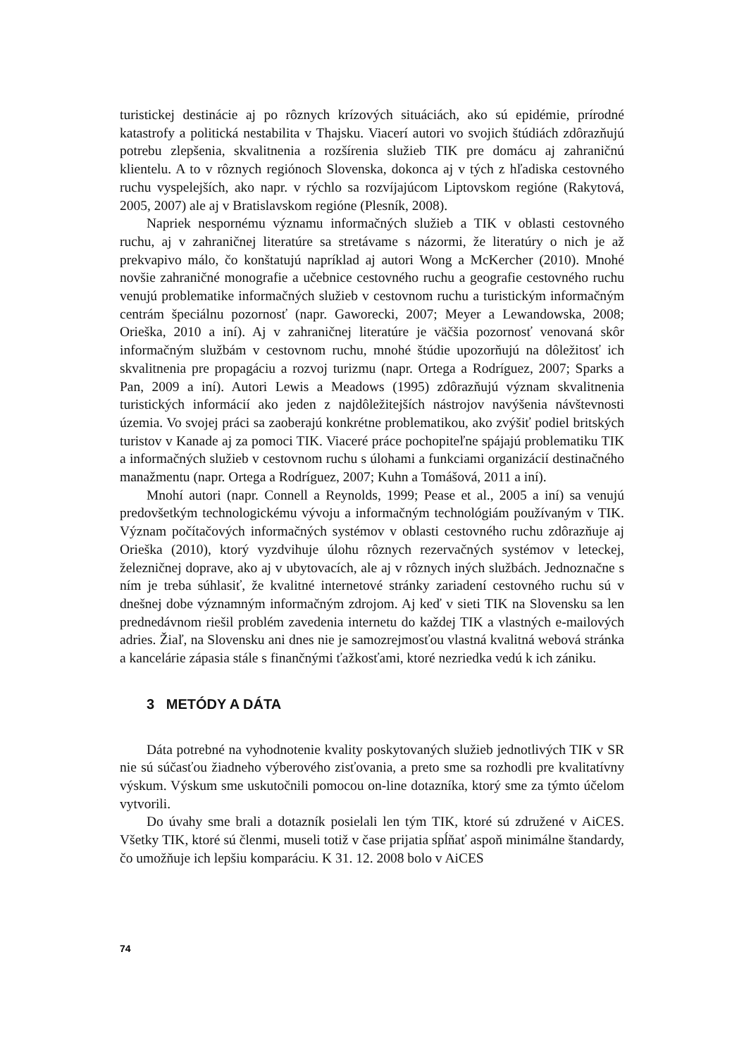turistickej destinácie aj po rôznych krízových situáciách, ako sú epidémie, prírodné katastrofy a politická nestabilita v Thajsku. Viacerí autori vo svojich štúdiách zdôrazňujú potrebu zlepšenia, skvalitnenia a rozšírenia služieb TIK pre domácu aj zahraničnú klientelu. A to v rôznych regiónoch Slovenska, dokonca aj v tých z hľadiska cestovného ruchu vyspelejších, ako napr. v rýchlo sa rozvíjajúcom Liptovskom regióne (Rakytová, 2005, 2007) ale aj v Bratislavskom regióne (Plesník, 2008).
Napriek nespornému významu informačných služieb a TIK v oblasti cestovného ruchu, aj v zahraničnej literatúre sa stretávame s názormi, že literatúry o nich je až prekvapivo málo, čo konštatujú napríklad aj autori Wong a McKercher (2010). Mnohé novšie zahraničné monografie a učebnice cestovného ruchu a geografie cestovného ruchu venujú problematike informačných služieb v cestovnom ruchu a turistickým informačným centrám špeciálnu pozornosť (napr. Gaworecki, 2007; Meyer a Lewandowska, 2008; Orieška, 2010 a iní). Aj v zahraničnej literatúre je väčšia pozornosť venovaná skôr informačným službám v cestovnom ruchu, mnohé štúdie upozorňujú na dôležitosť ich skvalitnenia pre propagáciu a rozvoj turizmu (napr. Ortega a Rodríguez, 2007; Sparks a Pan, 2009 a iní). Autori Lewis a Meadows (1995) zdôrazňujú význam skvalitnenia turistických informácií ako jeden z najdôležitejších nástrojov navýšenia návštevnosti územia. Vo svojej práci sa zaoberajú konkrétne problematikou, ako zvýšiť podiel britských turistov v Kanade aj za pomoci TIK. Viaceré práce pochopiteľne spájajú problematiku TIK a informačných služieb v cestovnom ruchu s úlohami a funkciami organizácií destinačného manažmentu (napr. Ortega a Rodríguez, 2007; Kuhn a Tomášová, 2011 a iní).
Mnohí autori (napr. Connell a Reynolds, 1999; Pease et al., 2005 a iní) sa venujú predovšetkým technologickému vývoju a informačným technológiám používaným v TIK. Význam počítačových informačných systémov v oblasti cestovného ruchu zdôrazňuje aj Orieška (2010), ktorý vyzdvihuje úlohu rôznych rezervačných systémov v leteckej, železničnej doprave, ako aj v ubytovacích, ale aj v rôznych iných službách. Jednoznačne s ním je treba súhlasiť, že kvalitné internetové stránky zariadení cestovného ruchu sú v dnešnej dobe významným informačným zdrojom. Aj keď v sieti TIK na Slovensku sa len prednedávnom riešil problém zavedenia internetu do každej TIK a vlastných e-mailových adries. Žiaľ, na Slovensku ani dnes nie je samozrejmosťou vlastná kvalitná webová stránka a kancelárie zápasia stále s finančnými ťažkosťami, ktoré nezriedka vedú k ich zániku.
3 METÓDY A DÁTA
Dáta potrebné na vyhodnotenie kvality poskytovaných služieb jednotlivých TIK v SR nie sú súčasťou žiadneho výberového zisťovania, a preto sme sa rozhodli pre kvalitatívny výskum. Výskum sme uskutočnili pomocou on-line dotazníka, ktorý sme za týmto účelom vytvorili.
Do úvahy sme brali a dotazník posielali len tým TIK, ktoré sú združené v AiCES. Všetky TIK, ktoré sú členmi, museli totiž v čase prijatia spĺňať aspoň minimálne štandardy, čo umožňuje ich lepšiu komparáciu. K 31. 12. 2008 bolo v AiCES
74